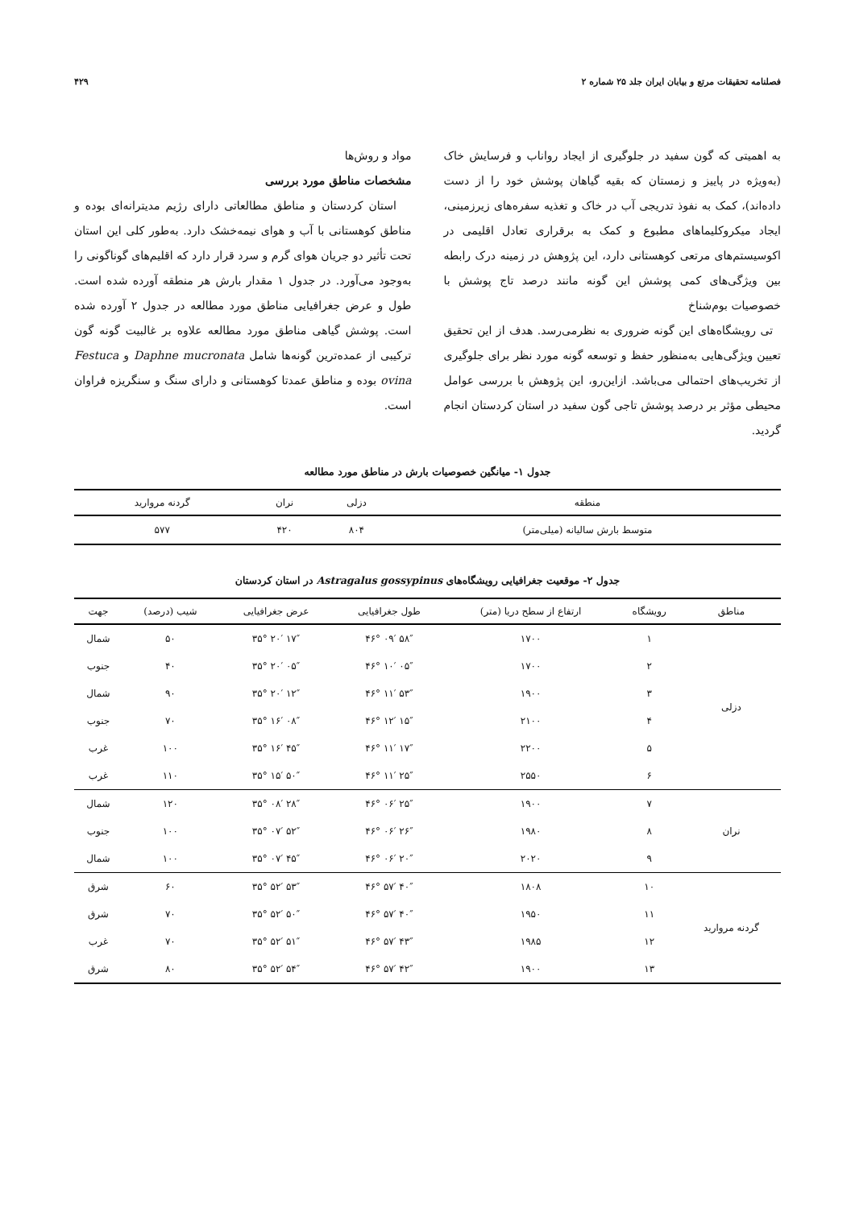فصلنامه تحقیقات مرتع و بیابان ایران جلد ۲۵ شماره ۲ ۴۲۹
به اهمیتی که گون سفید در جلوگیری از ایجاد رواناب و فرسایش خاک (به‌ویژه در پاییز و زمستان که بقیه گیاهان پوشش خود را از دست داده‌اند)، کمک به نفوذ تدریجی آب در خاک و تغذیه سفره‌های زیرزمینی، ایجاد میکروکلیماهای مطبوع و کمک به برقراری تعادل اقلیمی در اکوسیستم‌های مرتعی کوهستانی دارد، این پژوهش در زمینه درک رابطه بین ویژگی‌های کمی پوشش این گونه مانند درصد تاج پوشش با خصوصیات بوم‌شناخ
تی رویشگاه‌های این گونه ضروری به نظرمی‌رسد. هدف از این تحقیق تعیین ویژگی‌هایی به‌منظور حفظ و توسعه گونه مورد نظر برای جلوگیری از تخریب‌های احتمالی می‌باشد. ازاین‌رو، این پژوهش با بررسی عوامل محیطی مؤثر بر درصد پوشش تاجی گون سفید در استان کردستان انجام گردید.
مواد و روش‌ها
مشخصات مناطق مورد بررسی
استان کردستان و مناطق مطالعاتی دارای رژیم مدیترانه‌ای بوده و مناطق کوهستانی با آب و هوای نیمه‌خشک دارد. به‌طور کلی این استان تحت تأثیر دو جریان هوای گرم و سرد قرار دارد که اقلیم‌های گوناگونی را به‌وجود می‌آورد. در جدول ۱ مقدار بارش هر منطقه آورده شده است. طول و عرض جغرافیایی مناطق مورد مطالعه در جدول ۲ آورده شده است. پوشش گیاهی مناطق مورد مطالعه علاوه بر غالبیت گونه گون ترکیبی از عمده‌ترین گونه‌ها شامل Daphne mucronata و Festuca ovina بوده و مناطق عمدتا کوهستانی و دارای سنگ و سنگریزه فراوان است.
جدول ۱- میانگین خصوصیات بارش در مناطق مورد مطالعه
| منطقه | دزلی | نران | گردنه مروارید |
| --- | --- | --- | --- |
| متوسط بارش سالیانه (میلی‌متر) | ۸۰۴ | ۴۲۰ | ۵۷۷ |
جدول ۲- موقعیت جغرافیایی رویشگاه‌های Astragalus gossypinus در استان کردستان
| مناطق | رویشگاه | ارتفاع از سطح دریا (متر) | طول جغرافیایی | عرض جغرافیایی | شیب (درصد) | جهت |
| --- | --- | --- | --- | --- | --- | --- |
| دزلی | ۱ | ۱۷۰۰ | ۴۶° ۰۹′ ۵۸″ | ۳۵° ۲۰′ ۱۷″ | ۵۰ | شمال |
| | ۲ | ۱۷۰۰ | ۴۶° ۱۰′ ۰۵″ | ۳۵° ۲۰′ ۰۵″ | ۴۰ | جنوب |
| | ۳ | ۱۹۰۰ | ۴۶° ۱۱′ ۵۳″ | ۳۵° ۲۰′ ۱۲″ | ۹۰ | شمال |
| | ۴ | ۲۱۰۰ | ۴۶° ۱۲′ ۱۵″ | ۳۵° ۱۶′ ۰۸″ | ۷۰ | جنوب |
| | ۵ | ۲۲۰۰ | ۴۶° ۱۱′ ۱۷″ | ۳۵° ۱۶′ ۴۵″ | ۱۰۰ | غرب |
| | ۶ | ۲۵۵۰ | ۴۶° ۱۱′ ۲۵″ | ۳۵° ۱۵′ ۵۰″ | ۱۱۰ | غرب |
| نران | ۷ | ۱۹۰۰ | ۴۶° ۰۶′ ۲۵″ | ۳۵° ۰۸′ ۲۸″ | ۱۲۰ | شمال |
| | ۸ | ۱۹۸۰ | ۴۶° ۰۶′ ۲۶″ | ۳۵° ۰۷′ ۵۲″ | ۱۰۰ | جنوب |
| | ۹ | ۲۰۲۰ | ۴۶° ۰۶′ ۲۰″ | ۳۵° ۰۷′ ۴۵″ | ۱۰۰ | شمال |
| گردنه مروارید | ۱۰ | ۱۸۰۸ | ۴۶° ۵۷′ ۴۰″ | ۳۵° ۵۲′ ۵۳″ | ۶۰ | شرق |
| | ۱۱ | ۱۹۵۰ | ۴۶° ۵۷′ ۴۰″ | ۳۵° ۵۲′ ۵۰″ | ۷۰ | شرق |
| | ۱۲ | ۱۹۸۵ | ۴۶° ۵۷′ ۴۳″ | ۳۵° ۵۲′ ۵۱″ | ۷۰ | غرب |
| | ۱۳ | ۱۹۰۰ | ۴۶° ۵۷′ ۴۲″ | ۳۵° ۵۲′ ۵۴″ | ۸۰ | شرق |